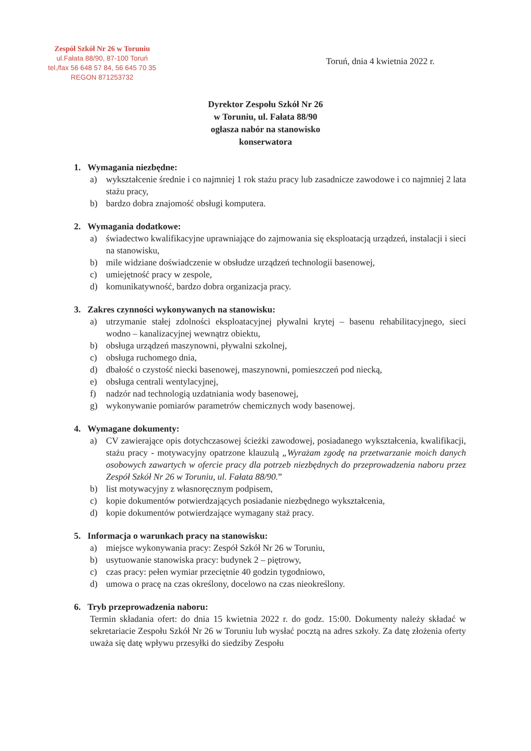Zespół Szkół Nr 26 w Toruniu
ul.Fałata 88/90, 87-100 Toruń
tel./fax 56 648 57 84, 56 645 70 35
REGON 871253732
Toruń, dnia 4 kwietnia 2022 r.
Dyrektor Zespołu Szkół Nr 26
w Toruniu, ul. Fałata 88/90
ogłasza nabór na stanowisko
konserwatora
1. Wymagania niezbędne:
a) wykształcenie średnie i co najmniej 1 rok stażu pracy lub zasadnicze zawodowe i co najmniej 2 lata stażu pracy,
b) bardzo dobra znajomość obsługi komputera.
2. Wymagania dodatkowe:
a) świadectwo kwalifikacyjne uprawniające do zajmowania się eksploatacją urządzeń, instalacji i sieci na stanowisku,
b) mile widziane doświadczenie w obsłudze urządzeń technologii basenowej,
c) umiejętność pracy w zespole,
d) komunikatywność, bardzo dobra organizacja pracy.
3. Zakres czynności wykonywanych na stanowisku:
a) utrzymanie stałej zdolności eksploatacyjnej pływalni krytej – basenu rehabilitacyjnego, sieci wodno – kanalizacyjnej wewnątrz obiektu,
b) obsługa urządzeń maszynowni, pływalni szkolnej,
c) obsługa ruchomego dnia,
d) dbałość o czystość niecki basenowej, maszynowni, pomieszczeń pod niecką,
e) obsługa centrali wentylacyjnej,
f) nadzór nad technologią uzdatniania wody basenowej,
g) wykonywanie pomiarów parametrów chemicznych wody basenowej.
4. Wymagane dokumenty:
a) CV zawierające opis dotychczasowej ścieżki zawodowej, posiadanego wykształcenia, kwalifikacji, stażu pracy - motywacyjny opatrzone klauzulą „Wyrażam zgodę na przetwarzanie moich danych osobowych zawartych w ofercie pracy dla potrzeb niezbędnych do przeprowadzenia naboru przez Zespół Szkół Nr 26 w Toruniu, ul. Fałata 88/90.”
b) list motywacyjny z własnoręcznym podpisem,
c) kopie dokumentów potwierdzających posiadanie niezbędnego wykształcenia,
d) kopie dokumentów potwierdzające wymagany staż pracy.
5. Informacja o warunkach pracy na stanowisku:
a) miejsce wykonywania pracy: Zespół Szkół Nr 26 w Toruniu,
b) usytuowanie stanowiska pracy: budynek 2 – piętrowy,
c) czas pracy: pełen wymiar przeciętnie 40 godzin tygodniowo,
d) umowa o pracę na czas określony, docelowo na czas nieokreślony.
6. Tryb przeprowadzenia naboru:
Termin składania ofert: do dnia 15 kwietnia 2022 r. do godz. 15:00. Dokumenty należy składać w sekretariacie Zespołu Szkół Nr 26 w Toruniu lub wysłać pocztą na adres szkoły. Za datę złożenia oferty uważa się datę wpływu przesyłki do siedziby Zespołu